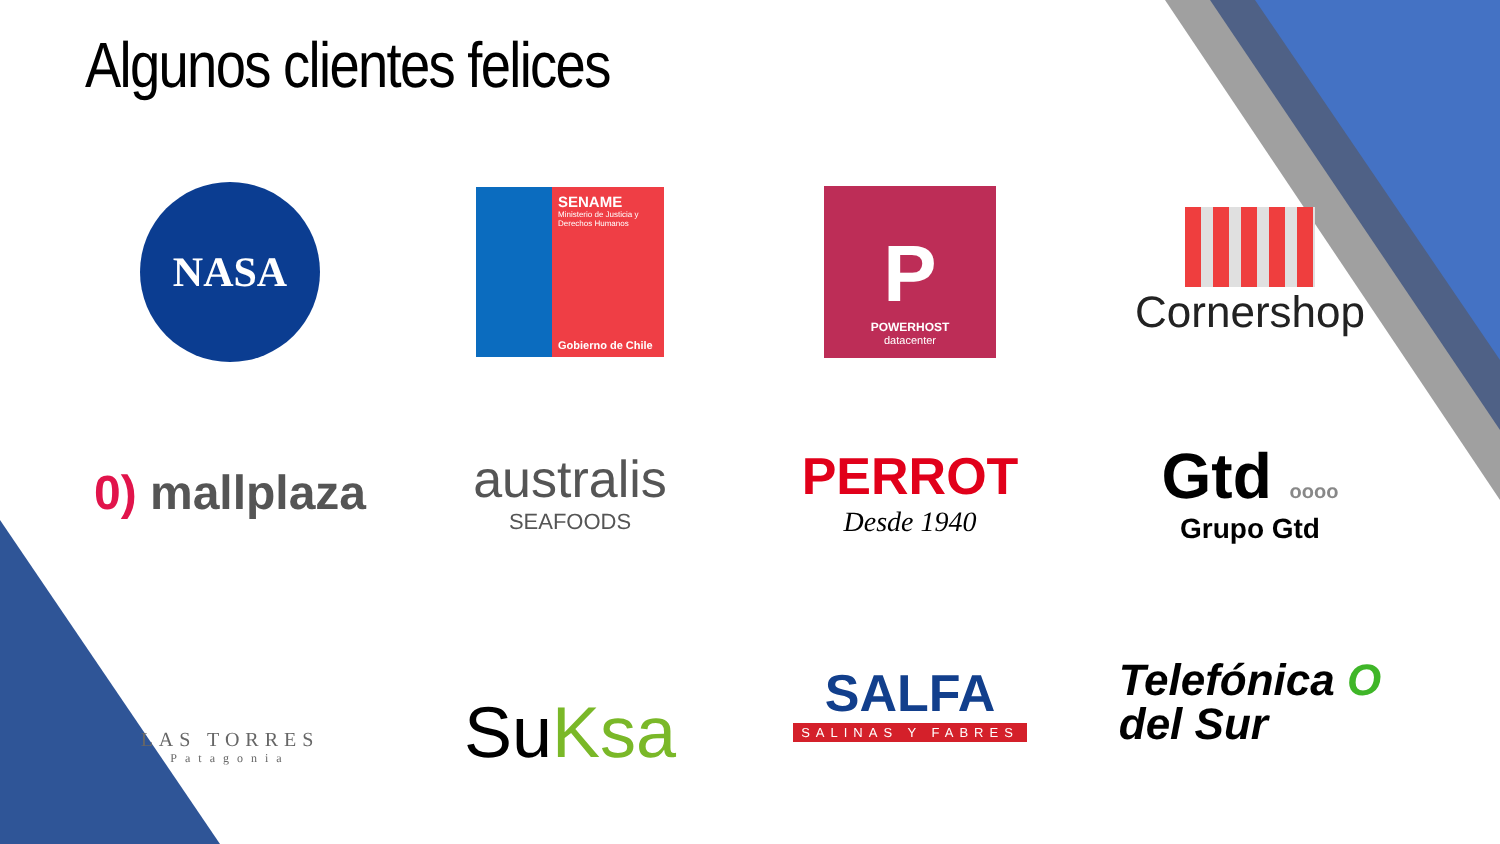Algunos clientes felices
NASA
SENAME
Ministerio de Justicia y Derechos Humanos
Gobierno de Chile
P
POWERHOST
datacenter
Cornershop
0) mallplaza
australis
SEAFOODS
PERROT
Desde 1940
Gtd oooo
Grupo Gtd
LAS TORRES
Patagonia
SuKsa
SALFA
SALINAS Y FABRES
Telefónica O
del Sur